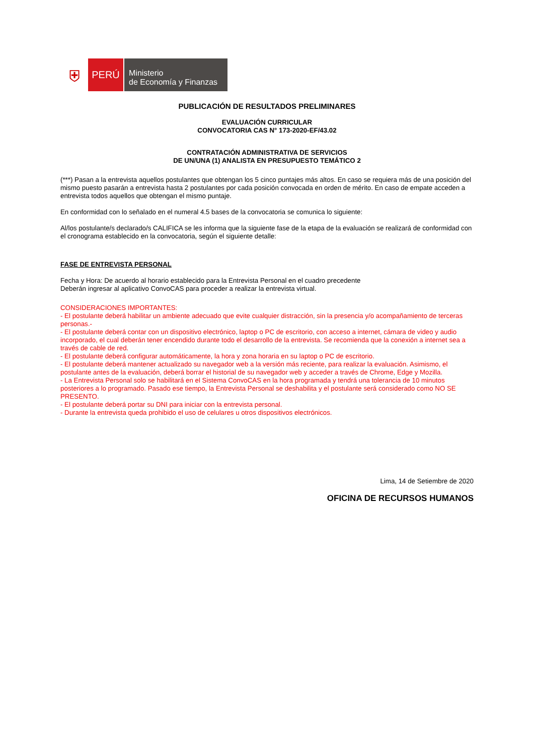⛨
PERÚ
Ministerio
de Economía y Finanzas
PUBLICACIÓN DE RESULTADOS PRELIMINARES
EVALUACIÓN CURRICULAR
CONVOCATORIA CAS N° 173-2020-EF/43.02
CONTRATACIÓN ADMINISTRATIVA DE SERVICIOS
DE UN/UNA (1) ANALISTA EN PRESUPUESTO TEMÁTICO 2
(***) Pasan a la entrevista aquellos postulantes que obtengan los 5 cinco puntajes más altos. En caso se requiera más de una posición del mismo puesto pasarán a entrevista hasta 2 postulantes por cada posición convocada en orden de mérito. En caso de empate acceden a entrevista todos aquellos que obtengan el mismo puntaje.
En conformidad con lo señalado en el numeral 4.5 bases de la convocatoria se comunica lo siguiente:
Al/los postulante/s declarado/s CALIFICA se les informa que la siguiente fase de la etapa de la evaluación se realizará de conformidad con el cronograma establecido en la convocatoria, según el siguiente detalle:
FASE DE ENTREVISTA PERSONAL
Fecha y Hora: De acuerdo al horario establecido para la Entrevista Personal en el cuadro precedente
Deberán ingresar al aplicativo ConvoCAS para proceder a realizar la entrevista virtual.
CONSIDERACIONES IMPORTANTES:
- El postulante deberá habilitar un ambiente adecuado que evite cualquier distracción, sin la presencia y/o acompañamiento de terceras personas.-
- El postulante deberá contar con un dispositivo electrónico, laptop o PC de escritorio, con acceso a internet, cámara de video y audio incorporado, el cual deberán tener encendido durante todo el desarrollo de la entrevista. Se recomienda que la conexión a internet sea a través de cable de red.
- El postulante deberá configurar automáticamente, la hora y zona horaria en su laptop o PC de escritorio.
- El postulante deberá mantener actualizado su navegador web a la versión más reciente, para realizar la evaluación. Asimismo, el postulante antes de la evaluación, deberá borrar el historial de su navegador web y acceder a través de Chrome, Edge y Mozilla.
- La Entrevista Personal solo se habilitará en el Sistema ConvoCAS en la hora programada y tendrá una tolerancia de 10 minutos posteriores a lo programado. Pasado ese tiempo, la Entrevista Personal se deshabilita y el postulante será considerado como NO SE PRESENTO.
- El postulante deberá portar su DNI para iniciar con la entrevista personal.
- Durante la entrevista queda prohibido el uso de celulares u otros dispositivos electrónicos.
Lima, 14 de Setiembre de 2020
OFICINA DE RECURSOS HUMANOS